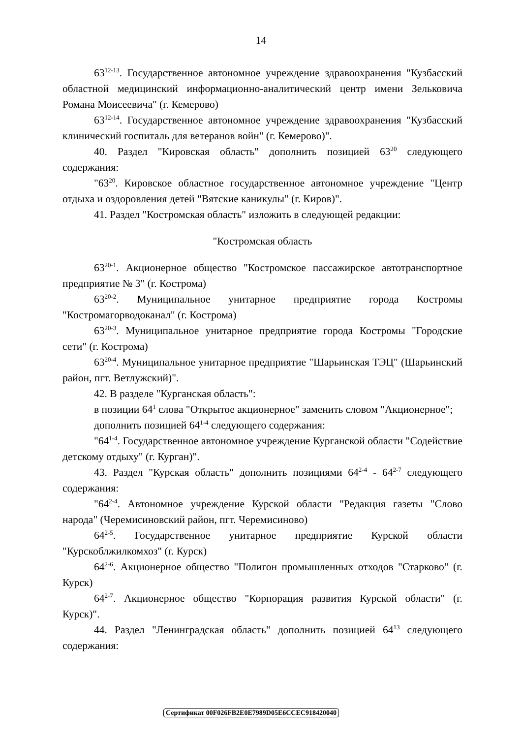14
63<sup>12-13</sup>. Государственное автономное учреждение здравоохранения "Кузбасский областной медицинский информационно-аналитический центр имени Зельковича Романа Моисеевича" (г. Кемерово)
63<sup>12-14</sup>. Государственное автономное учреждение здравоохранения "Кузбасский клинический госпиталь для ветеранов войн" (г. Кемерово)".
40. Раздел "Кировская область" дополнить позицией 63<sup>20</sup> следующего содержания:
"63<sup>20</sup>. Кировское областное государственное автономное учреждение "Центр отдыха и оздоровления детей "Вятские каникулы" (г. Киров)".
41. Раздел "Костромская область" изложить в следующей редакции:
"Костромская область
63<sup>20-1</sup>. Акционерное общество "Костромское пассажирское автотранспортное предприятие № 3" (г. Кострома)
63<sup>20-2</sup>. Муниципальное унитарное предприятие города Костромы "Костромагорводоканал" (г. Кострома)
63<sup>20-3</sup>. Муниципальное унитарное предприятие города Костромы "Городские сети" (г. Кострома)
63<sup>20-4</sup>. Муниципальное унитарное предприятие "Шарьинская ТЭЦ" (Шарьинский район, пгт. Ветлужский)".
42. В разделе "Курганская область":
в позиции 64<sup>1</sup> слова "Открытое акционерное" заменить словом "Акционерное";
дополнить позицией 64<sup>1-4</sup> следующего содержания:
"64<sup>1-4</sup>. Государственное автономное учреждение Курганской области "Содействие детскому отдыху" (г. Курган)".
43. Раздел "Курская область" дополнить позициями 64<sup>2-4</sup> - 64<sup>2-7</sup> следующего содержания:
"64<sup>2-4</sup>. Автономное учреждение Курской области "Редакция газеты "Слово народа" (Черемисиновский район, пгт. Черемисиново)
64<sup>2-5</sup>. Государственное унитарное предприятие Курской области "Курскоблжилкомхоз" (г. Курск)
64<sup>2-6</sup>. Акционерное общество "Полигон промышленных отходов "Старково" (г. Курск)
64<sup>2-7</sup>. Акционерное общество "Корпорация развития Курской области" (г. Курск)".
44. Раздел "Ленинградская область" дополнить позицией 64<sup>13</sup> следующего содержания:
Сертификат 00F026FB2E0E7989D05E6CCEC918420040